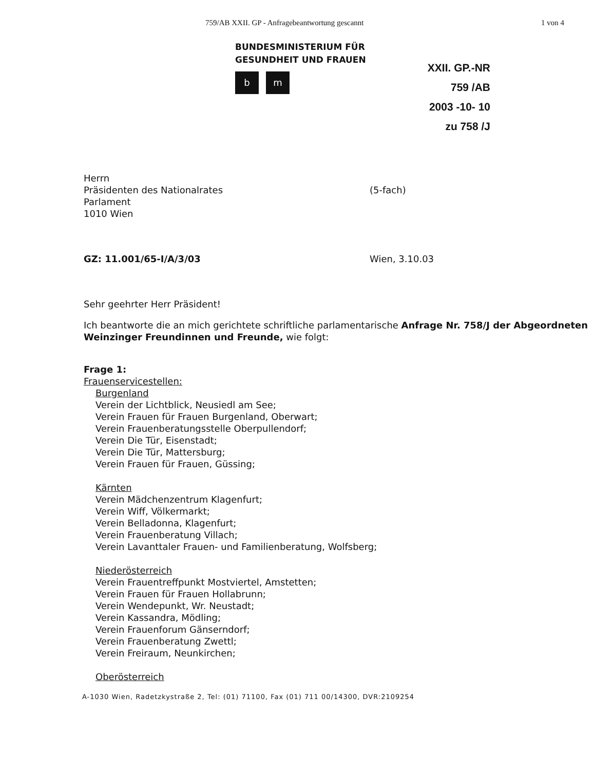759/AB XXII. GP - Anfragebeantwortung gescannt 1 von 4
BUNDESMINISTERIUM FÜR
GESUNDHEIT UND FRAUEN
bm
XXII. GP.-NR
759 /AB
2003 -10- 10
zu 758 /J
Herrn
Präsidenten des Nationalrates
Parlament
1010 Wien
(5-fach)
GZ: 11.001/65-I/A/3/03 Wien, 3.10.03
Sehr geehrter Herr Präsident!
Ich beantworte die an mich gerichtete schriftliche parlamentarische Anfrage Nr. 758/J der Abgeordneten Weinzinger Freundinnen und Freunde, wie folgt:
Frage 1:
Frauenservicestellen:
Burgenland
Verein der Lichtblick, Neusiedl am See;
Verein Frauen für Frauen Burgenland, Oberwart;
Verein Frauenberatungsstelle Oberpullendorf;
Verein Die Tür, Eisenstadt;
Verein Die Tür, Mattersburg;
Verein Frauen für Frauen, Güssing;
Kärnten
Verein Mädchenzentrum Klagenfurt;
Verein Wiff, Völkermarkt;
Verein Belladonna, Klagenfurt;
Verein Frauenberatung Villach;
Verein Lavanttaler Frauen- und Familienberatung, Wolfsberg;
Niederösterreich
Verein Frauentreffpunkt Mostviertel, Amstetten;
Verein Frauen für Frauen Hollabrunn;
Verein Wendepunkt, Wr. Neustadt;
Verein Kassandra, Mödling;
Verein Frauenforum Gänserndorf;
Verein Frauenberatung Zwettl;
Verein Freiraum, Neunkirchen;
Oberösterreich
A-1030 Wien, Radetzkystraße 2, Tel: (01) 71100, Fax (01) 711 00/14300, DVR:2109254